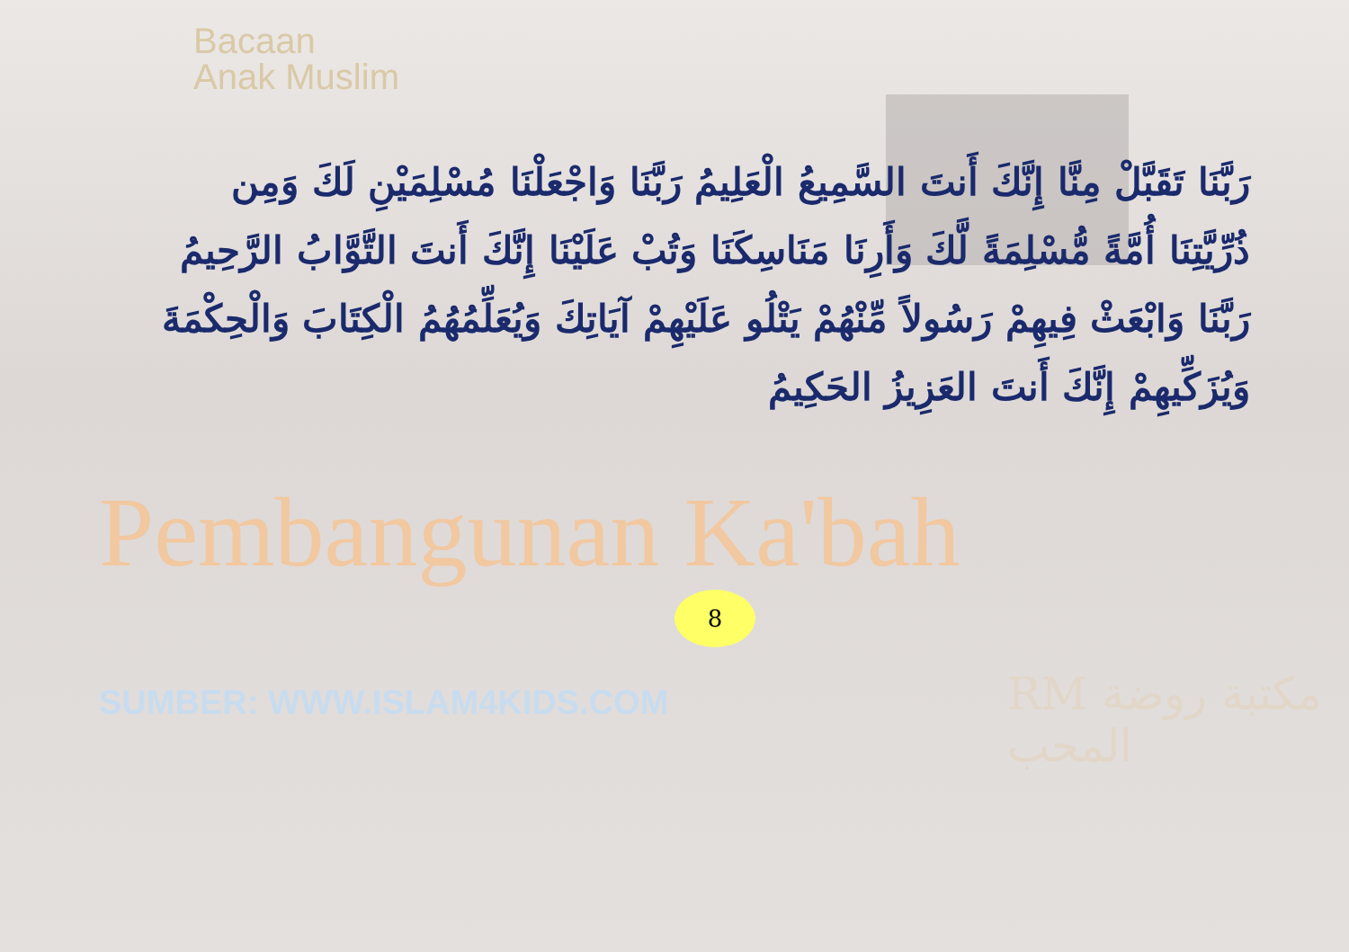Bacaan
Anak Muslim
رَبَّنَا تَقَبَّلْ مِنَّا إِنَّكَ أَنتَ السَّمِيعُ الْعَلِيمُ رَبَّنَا وَاجْعَلْنَا مُسْلِمَيْنِ لَكَ وَمِن ذُرِّيَّتِنَا أُمَّةً مُّسْلِمَةً لَّكَ وَأَرِنَا مَنَاسِكَنَا وَتُبْ عَلَيْنَا إِنَّكَ أَنتَ التَّوَّابُ الرَّحِيمُ رَبَّنَا وَابْعَثْ فِيهِمْ رَسُولاً مِّنْهُمْ يَتْلُو عَلَيْهِمْ آيَاتِكَ وَيُعَلِّمُهُمُ الْكِتَابَ وَالْحِكْمَةَ وَيُزَكِّيهِمْ إِنَّكَ أَنتَ العَزِيزُ الحَكِيمُ
Pembangunan Ka'bah
8
SUMBER: WWW.ISLAM4KIDS.COM
RM مكتبة روضة المحب